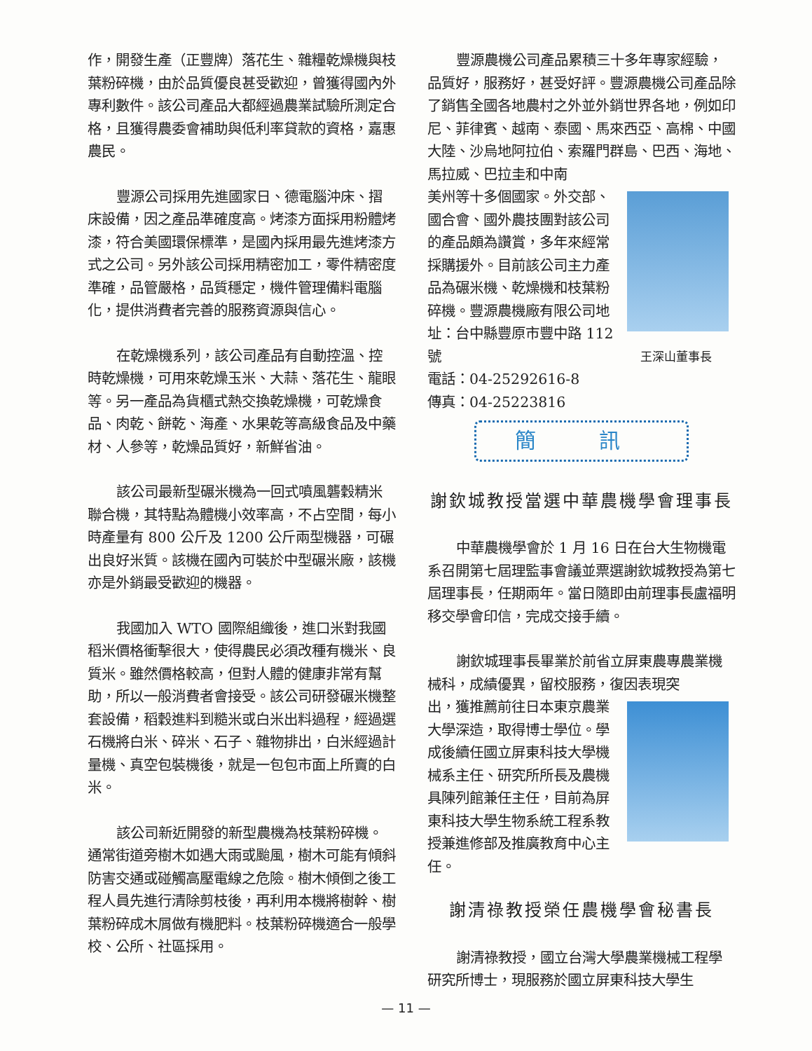作，開發生產（正豐牌）落花生、雜糧乾燥機與枝葉粉碎機，由於品質優良甚受歡迎，曾獲得國內外專利數件。該公司產品大都經過農業試驗所測定合格，且獲得農委會補助與低利率貸款的資格，嘉惠農民。
豐源公司採用先進國家日、德電腦沖床、摺床設備，因之產品準確度高。烤漆方面採用粉體烤漆，符合美國環保標準，是國內採用最先進烤漆方式之公司。另外該公司採用精密加工，零件精密度準確，品管嚴格，品質穩定，機件管理備料電腦化，提供消費者完善的服務資源與信心。
在乾燥機系列，該公司產品有自動控溫、控時乾燥機，可用來乾燥玉米、大蒜、落花生、龍眼等。另一產品為貨櫃式熱交換乾燥機，可乾燥食品、肉乾、餅乾、海產、水果乾等高級食品及中藥材、人參等，乾燥品質好，新鮮省油。
該公司最新型碾米機為一回式噴風礱穀精米聯合機，其特點為體機小效率高，不占空間，每小時產量有 800 公斤及 1200 公斤兩型機器，可碾出良好米質。該機在國內可裝於中型碾米廠，該機亦是外銷最受歡迎的機器。
我國加入 WTO 國際組織後，進口米對我國稻米價格衝擊很大，使得農民必須改種有機米、良質米。雖然價格較高，但對人體的健康非常有幫助，所以一般消費者會接受。該公司研發碾米機整套設備，稻穀進料到糙米或白米出料過程，經過選石機將白米、碎米、石子、雜物排出，白米經過計量機、真空包裝機後，就是一包包市面上所賣的白米。
該公司新近開發的新型農機為枝葉粉碎機。通常街道旁樹木如遇大雨或颱風，樹木可能有傾斜防害交通或碰觸高壓電線之危險。樹木傾倒之後工程人員先進行清除剪枝後，再利用本機將樹幹、樹葉粉碎成木屑做有機肥料。枝葉粉碎機適合一般學校、公所、社區採用。
豐源農機公司產品累積三十多年專家經驗，品質好，服務好，甚受好評。豐源農機公司產品除了銷售全國各地農村之外並外銷世界各地，例如印尼、菲律賓、越南、泰國、馬來西亞、高棉、中國大陸、沙烏地阿拉伯、索羅門群島、巴西、海地、馬拉威、巴拉圭和中南
王深山董事長
美州等十多個國家。外交部、國合會、國外農技團對該公司的產品頗為讚賞，多年來經常採購援外。目前該公司主力產品為碾米機、乾燥機和枝葉粉碎機。豐源農機廠有限公司地址：台中縣豐原市豐中路 112 號
電話：04-25292616-8
傳真：04-25223816
簡 訊
謝欽城教授當選中華農機學會理事長
中華農機學會於 1 月 16 日在台大生物機電系召開第七屆理監事會議並票選謝欽城教授為第七屆理事長，任期兩年。當日隨即由前理事長盧福明移交學會印信，完成交接手續。
謝欽城理事長畢業於前省立屏東農專農業機械科，成績優異，留校服務，復因表現突
出，獲推薦前往日本東京農業大學深造，取得博士學位。學成後續任國立屏東科技大學機械系主任、研究所所長及農機具陳列館兼任主任，目前為屏東科技大學生物系統工程系教授兼進修部及推廣教育中心主任。
謝清祿教授榮任農機學會秘書長
謝清祿教授，國立台灣大學農業機械工程學研究所博士，現服務於國立屏東科技大學生
— 11 —